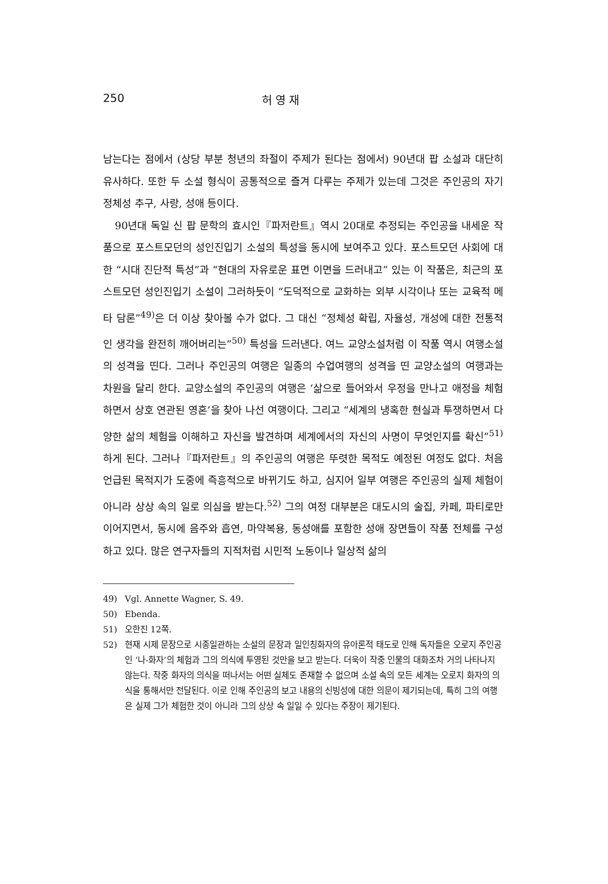250 허 영 재
남는다는 점에서 (상당 부분 청년의 좌절이 주제가 된다는 점에서) 90년대 팝 소설과 대단히 유사하다. 또한 두 소설 형식이 공통적으로 즐겨 다루는 주제가 있는데 그것은 주인공의 자기 정체성 추구, 사랑, 성애 등이다.
90년대 독일 신 팝 문학의 효시인『파저란트』역시 20대로 추정되는 주인공을 내세운 작품으로 포스트모던의 성인진입기 소설의 특성을 동시에 보여주고 있다. 포스트모던 사회에 대한 “시대 진단적 특성”과 “현대의 자유로운 표면 이면을 드러내고” 있는 이 작품은, 최근의 포스트모던 성인진입기 소설이 그러하듯이 “도덕적으로 교화하는 외부 시각이나 또는 교육적 메타 담론”<sup>49)</sup>은 더 이상 찾아볼 수가 없다. 그 대신 “정체성 확립, 자율성, 개성에 대한 전통적인 생각을 완전히 깨어버리는”<sup>50)</sup> 특성을 드러낸다. 여느 교양소설처럼 이 작품 역시 여행소설의 성격을 띤다. 그러나 주인공의 여행은 일종의 수업여행의 성격을 띤 교양소설의 여행과는 차원을 달리 한다. 교양소설의 주인공의 여행은 ‘삶으로 들어와서 우정을 만나고 애정을 체험하면서 상호 연관된 영혼’을 찾아 나선 여행이다. 그리고 “세계의 냉혹한 현실과 투쟁하면서 다양한 삶의 체험을 이해하고 자신을 발견하며 세계에서의 자신의 사명이 무엇인지를 확신”<sup>51)</sup>하게 된다. 그러나『파저란트』의 주인공의 여행은 뚜렷한 목적도 예정된 여정도 없다. 처음 언급된 목적지가 도중에 즉흥적으로 바뀌기도 하고, 심지어 일부 여행은 주인공의 실제 체험이 아니라 상상 속의 일로 의심을 받는다.<sup>52)</sup> 그의 여정 대부분은 대도시의 술집, 카페, 파티로만 이어지면서, 동시에 음주와 흡연, 마약복용, 동성애를 포함한 성애 장면들이 작품 전체를 구성하고 있다. 많은 연구자들의 지적처럼 시민적 노동이나 일상적 삶의
49) Vgl. Annette Wagner, S. 49.
50) Ebenda.
51) 오한진 12쪽.
52) 현재 시제 문장으로 시종일관하는 소설의 문장과 일인칭화자의 유아론적 태도로 인해 독자들은 오로지 주인공인 ‘나-화자’의 체험과 그의 의식에 투영된 것만을 보고 받는다. 더욱이 작중 인물의 대화조차 거의 나타나지 않는다. 작중 화자의 의식을 떠나서는 어떤 실체도 존재할 수 없으며 소설 속의 모든 세계는 오로지 화자의 의식을 통해서만 전달된다. 이로 인해 주인공의 보고 내용의 신빙성에 대한 의문이 제기되는데, 특히 그의 여행은 실제 그가 체험한 것이 아니라 그의 상상 속 일일 수 있다는 주장이 제기된다.